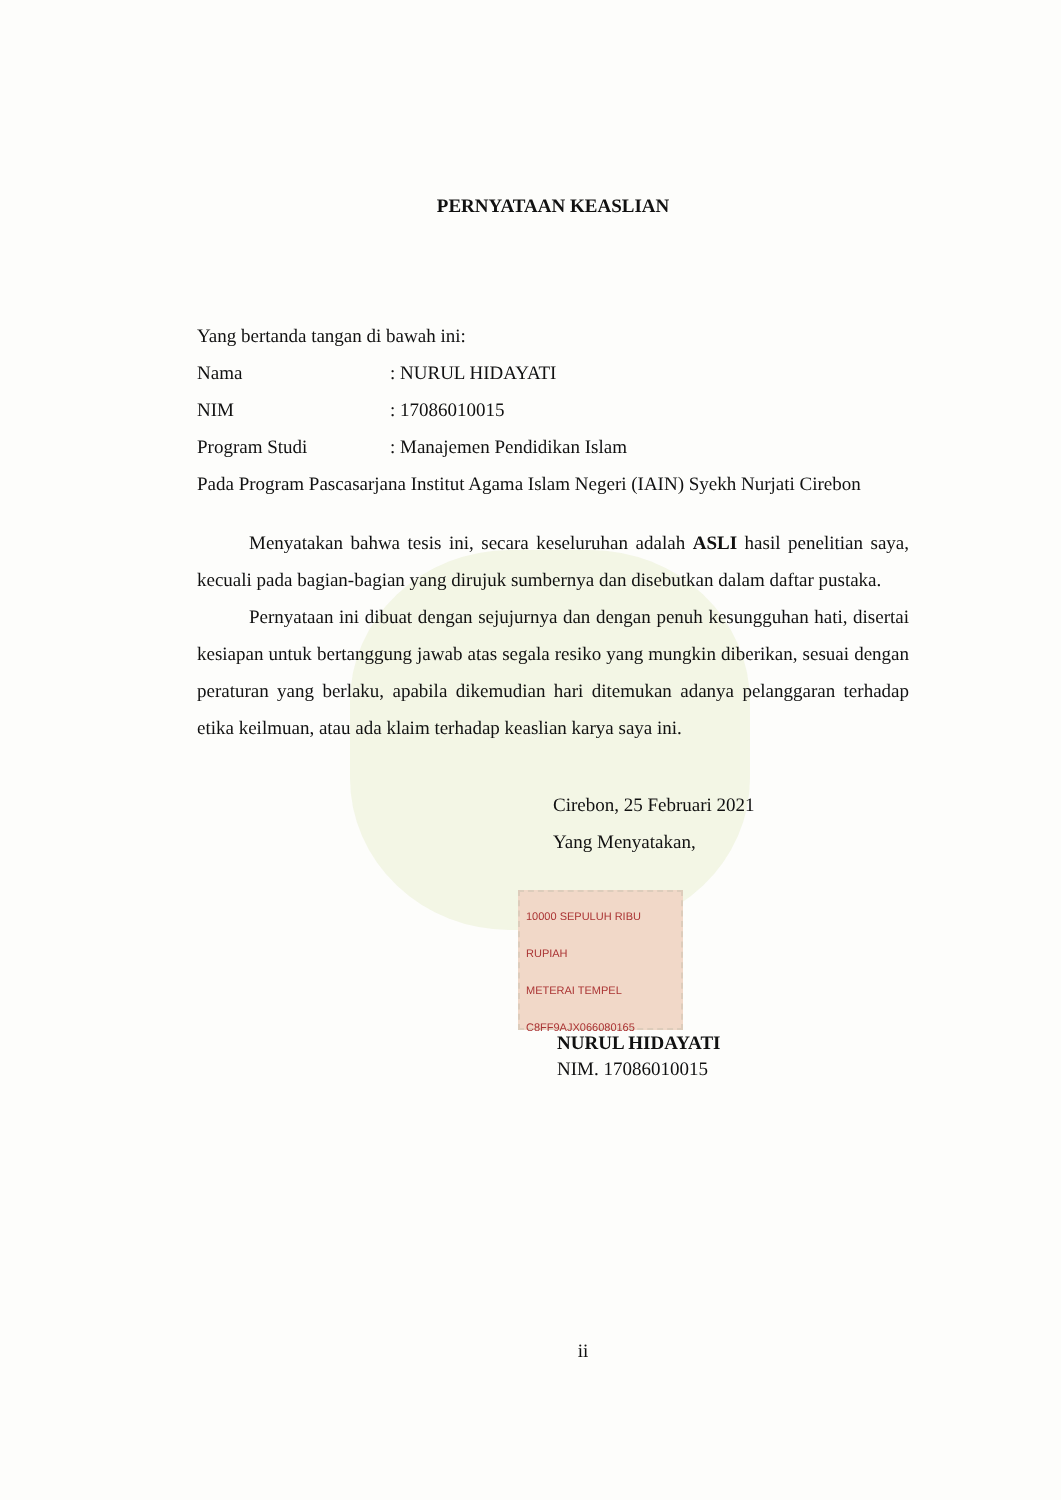PERNYATAAN KEASLIAN
Yang bertanda tangan di bawah ini:
Nama: NURUL HIDAYATI
NIM: 17086010015
Program Studi: Manajemen Pendidikan Islam
Pada Program Pascasarjana Institut Agama Islam Negeri (IAIN) Syekh Nurjati Cirebon
Menyatakan bahwa tesis ini, secara keseluruhan adalah ASLI hasil penelitian saya, kecuali pada bagian-bagian yang dirujuk sumbernya dan disebutkan dalam daftar pustaka.
Pernyataan ini dibuat dengan sejujurnya dan dengan penuh kesungguhan hati, disertai kesiapan untuk bertanggung jawab atas segala resiko yang mungkin diberikan, sesuai dengan peraturan yang berlaku, apabila dikemudian hari ditemukan adanya pelanggaran terhadap etika keilmuan, atau ada klaim terhadap keaslian karya saya ini.
Cirebon, 25 Februari 2021
Yang Menyatakan,
10000 SEPULUH RIBU RUPIAH
METERAI TEMPEL
C8FF9AJX066080165
NURUL HIDAYATI
NIM. 17086010015
ii